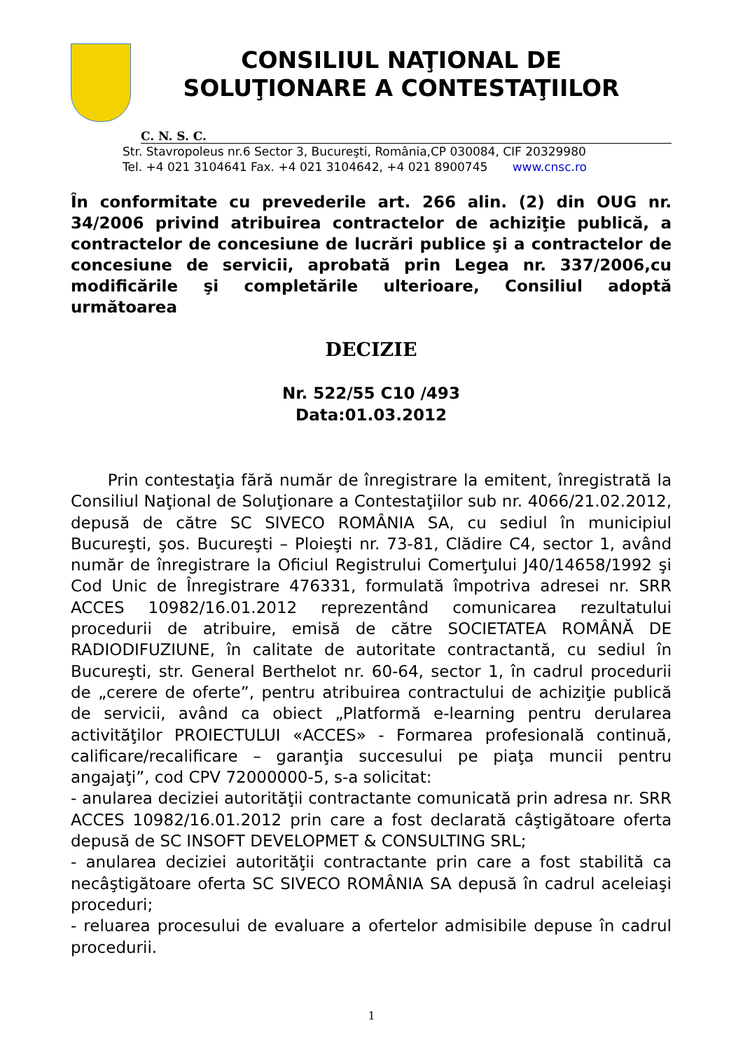CONSILIUL NAŢIONAL DE
SOLUŢIONARE A CONTESTAŢIILOR
C. N. S. C.
Str. Stavropoleus nr.6 Sector 3, Bucureşti, România,CP 030084, CIF 20329980
Tel. +4 021 3104641 Fax. +4 021 3104642, +4 021 8900745 www.cnsc.ro
În conformitate cu prevederile art. 266 alin. (2) din OUG nr. 34/2006 privind atribuirea contractelor de achiziţie publică, a contractelor de concesiune de lucrări publice şi a contractelor de concesiune de servicii, aprobată prin Legea nr. 337/2006,cu modificările şi completările ulterioare, Consiliul adoptă următoarea
DECIZIE
Nr. 522/55 C10 /493
Data:01.03.2012
Prin contestaţia fără număr de înregistrare la emitent, înregistrată la Consiliul Naţional de Soluţionare a Contestaţiilor sub nr. 4066/21.02.2012, depusă de către SC SIVECO ROMÂNIA SA, cu sediul în municipiul Bucureşti, şos. Bucureşti – Ploieşti nr. 73-81, Clădire C4, sector 1, având număr de înregistrare la Oficiul Registrului Comerţului J40/14658/1992 şi Cod Unic de Înregistrare 476331, formulată împotriva adresei nr. SRR ACCES 10982/16.01.2012 reprezentând comunicarea rezultatului procedurii de atribuire, emisă de către SOCIETATEA ROMÂNĂ DE RADIODIFUZIUNE, în calitate de autoritate contractantă, cu sediul în Bucureşti, str. General Berthelot nr. 60-64, sector 1, în cadrul procedurii de „cerere de oferte”, pentru atribuirea contractului de achiziţie publică de servicii, având ca obiect „Platformă e-learning pentru derularea activităţilor PROIECTULUI «ACCES» - Formarea profesională continuă, calificare/recalificare – garanţia succesului pe piaţa muncii pentru angajaţi”, cod CPV 72000000-5, s-a solicitat:
- anularea deciziei autorităţii contractante comunicată prin adresa nr. SRR ACCES 10982/16.01.2012 prin care a fost declarată câştigătoare oferta depusă de SC INSOFT DEVELOPMET & CONSULTING SRL;
- anularea deciziei autorităţii contractante prin care a fost stabilită ca necâştigătoare oferta SC SIVECO ROMÂNIA SA depusă în cadrul aceleiaşi proceduri;
- reluarea procesului de evaluare a ofertelor admisibile depuse în cadrul procedurii.
1